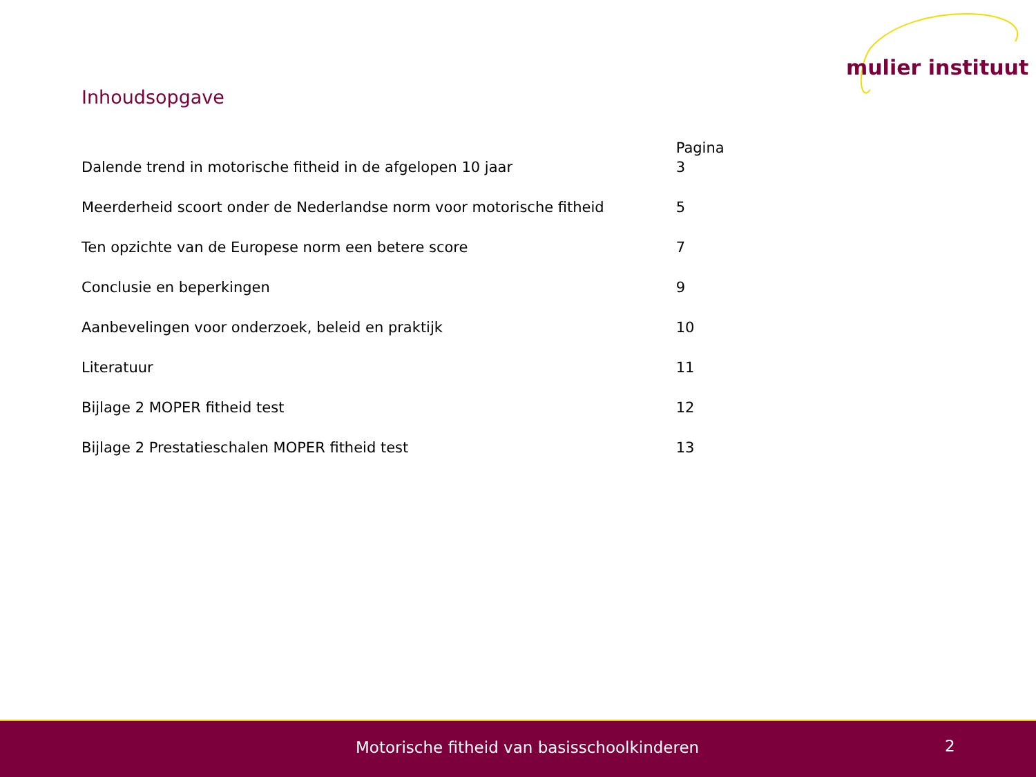mulier instituut
Inhoudsopgave
| | Pagina |
| --- | --- |
| Dalende trend in motorische fitheid in de afgelopen 10 jaar | 3 |
| Meerderheid scoort onder de Nederlandse norm voor motorische fitheid | 5 |
| Ten opzichte van de Europese norm een betere score | 7 |
| Conclusie en beperkingen | 9 |
| Aanbevelingen voor onderzoek, beleid en praktijk | 10 |
| Literatuur | 11 |
| Bijlage 2 MOPER fitheid test | 12 |
| Bijlage 2 Prestatieschalen MOPER fitheid test | 13 |
Motorische fitheid van basisschoolkinderen 2